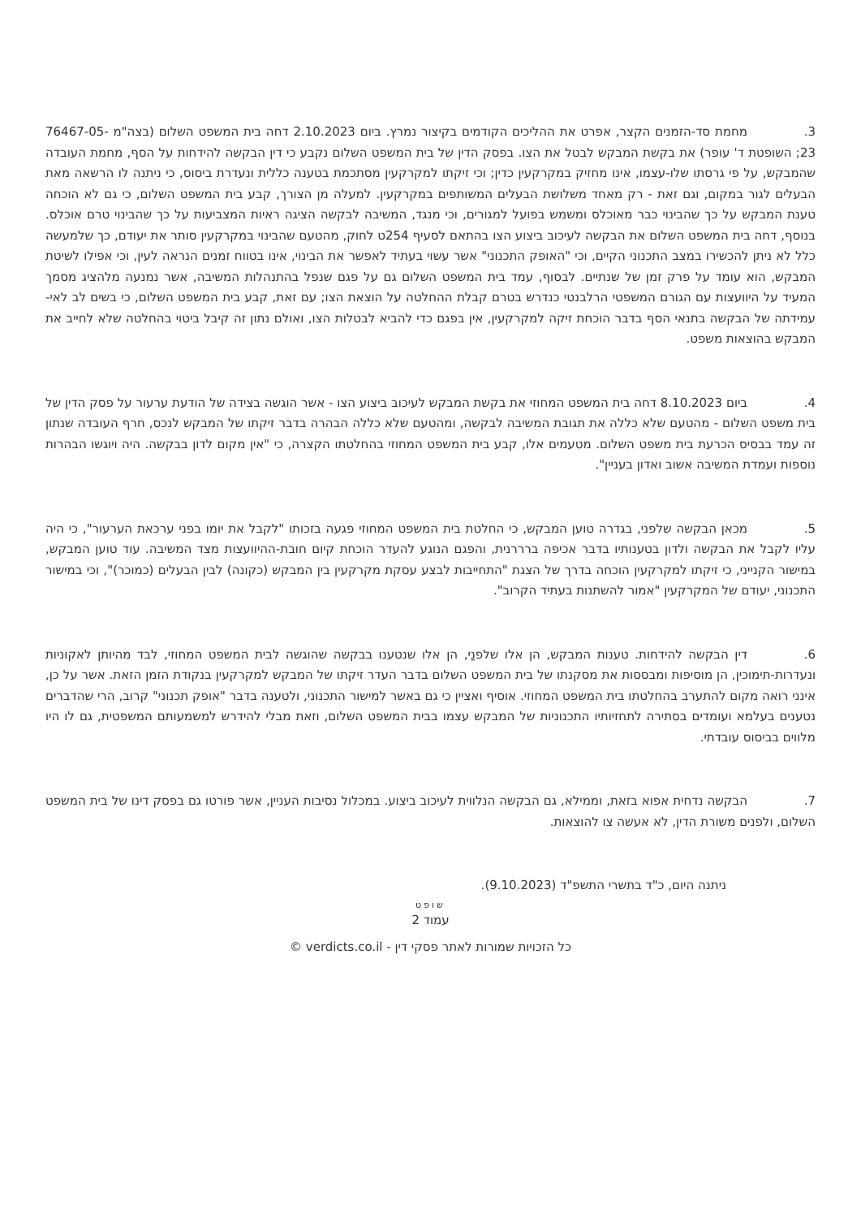3. מחמת סד-הזמנים הקצר, אפרט את ההליכים הקודמים בקיצור נמרץ. ביום 2.10.2023 דחה בית המשפט השלום (בצה"מ 76467-05-23; השופטת ד' עופר) את בקשת המבקש לבטל את הצו. בפסק הדין של בית המשפט השלום נקבע כי דין הבקשה להידחות על הסף, מחמת העובדה שהמבקש, על פי גרסתו שלו-עצמו, אינו מחזיק במקרקעין כדין; וכי זיקתו למקרקעין מסתכמת בטענה כללית ונעדרת ביסוס, כי ניתנה לו הרשאה מאת הבעלים לגור במקום, וגם זאת - רק מאחד משלושת הבעלים המשותפים במקרקעין. למעלה מן הצורך, קבע בית המשפט השלום, כי גם לא הוכחה טענת המבקש על כך שהבינוי כבר מאוכלס ומשמש בפועל למגורים, וכי מנגד, המשיבה לבקשה הציגה ראיות המצביעות על כך שהבינוי טרם אוכלס. בנוסף, דחה בית המשפט השלום את הבקשה לעיכוב ביצוע הצו בהתאם לסעיף 254ט לחוק, מהטעם שהבינוי במקרקעין סותר את יעודם, כך שלמעשה כלל לא ניתן להכשירו במצב התכנוני הקיים, וכי "האופק התכנוני" אשר עשוי בעתיד לאפשר את הבינוי, אינו בטווח זמנים הנראה לעין, וכי אפילו לשיטת המבקש, הוא עומד על פרק זמן של שנתיים. לבסוף, עמד בית המשפט השלום גם על פגם שנפל בהתנהלות המשיבה, אשר נמנעה מלהציג מסמך המעיד על היוועצות עם הגורם המשפטי הרלבנטי כנדרש בטרם קבלת ההחלטה על הוצאת הצו; עם זאת, קבע בית המשפט השלום, כי בשים לב לאי-עמידתה של הבקשה בתנאי הסף בדבר הוכחת זיקה למקרקעין, אין בפגם כדי להביא לבטלות הצו, ואולם נתון זה קיבל ביטוי בהחלטה שלא לחייב את המבקש בהוצאות משפט.
4. ביום 8.10.2023 דחה בית המשפט המחוזי את בקשת המבקש לעיכוב ביצוע הצו - אשר הוגשה בצידה של הודעת ערעור על פסק הדין של בית משפט השלום - מהטעם שלא כללה את תגובת המשיבה לבקשה, ומהטעם שלא כללה הבהרה בדבר זיקתו של המבקש לנכס, חרף העובדה שנתון זה עמד בבסיס הכרעת בית משפט השלום. מטעמים אלו, קבע בית המשפט המחוזי בהחלטתו הקצרה, כי "אין מקום לדון בבקשה. היה ויוגשו הבהרות נוספות ועמדת המשיבה אשוב ואדון בעניין".
5. מכאן הבקשה שלפני, בגדרה טוען המבקש, כי החלטת בית המשפט המחוזי פגעה בזכותו "לקבל את יומו בפני ערכאת הערעור", כי היה עליו לקבל את הבקשה ולדון בטענותיו בדבר אכיפה ברררנית, והפגם הנוגע להעדר הוכחת קיום חובת-ההיוועצות מצד המשיבה. עוד טוען המבקש, במישור הקנייני, כי זיקתו למקרקעין הוכחה בדרך של הצגת "התחייבות לבצע עסקת מקרקעין בין המבקש (כקונה) לבין הבעלים (כמוכר)", וכי במישור התכנוני, יעודם של המקרקעין "אמור להשתנות בעתיד הקרוב".
6. דין הבקשה להידחות. טענות המבקש, הן אלו שלפנַי, הן אלו שנטענו בבקשה שהוגשה לבית המשפט המחוזי, לבד מהיותן לאקוניות ונעדרות-תימוכין, הן מוסיפות ומבססות את מסקנתו של בית המשפט השלום בדבר העדר זיקתו של המבקש למקרקעין בנקודת הזמן הזאת. אשר על כן, אינני רואה מקום להתערב בהחלטתו בית המשפט המחוזי. אוסיף ואציין כי גם באשר למישור התכנוני, ולטענה בדבר "אופק תכנוני" קרוב, הרי שהדברים נטענים בעלמא ועומדים בסתירה לתחזיותיו התכנוניות של המבקש עצמו בבית המשפט השלום, וזאת מבלי להידרש למשמעותם המשפטית, גם לו היו מלווים בביסוס עובדתי.
7. הבקשה נדחית אפוא בזאת, וממילא, גם הבקשה הנלווית לעיכוב ביצוע. במכלול נסיבות העניין, אשר פורטו גם בפסק דינו של בית המשפט השלום, ולפנים משורת הדין, לא אעשה צו להוצאות.
ניתנה היום, כ"ד בתשרי התשפ"ד (9.10.2023).
שופט
עמוד 2
כל הזכויות שמורות לאתר פסקי דין - verdicts.co.il ©